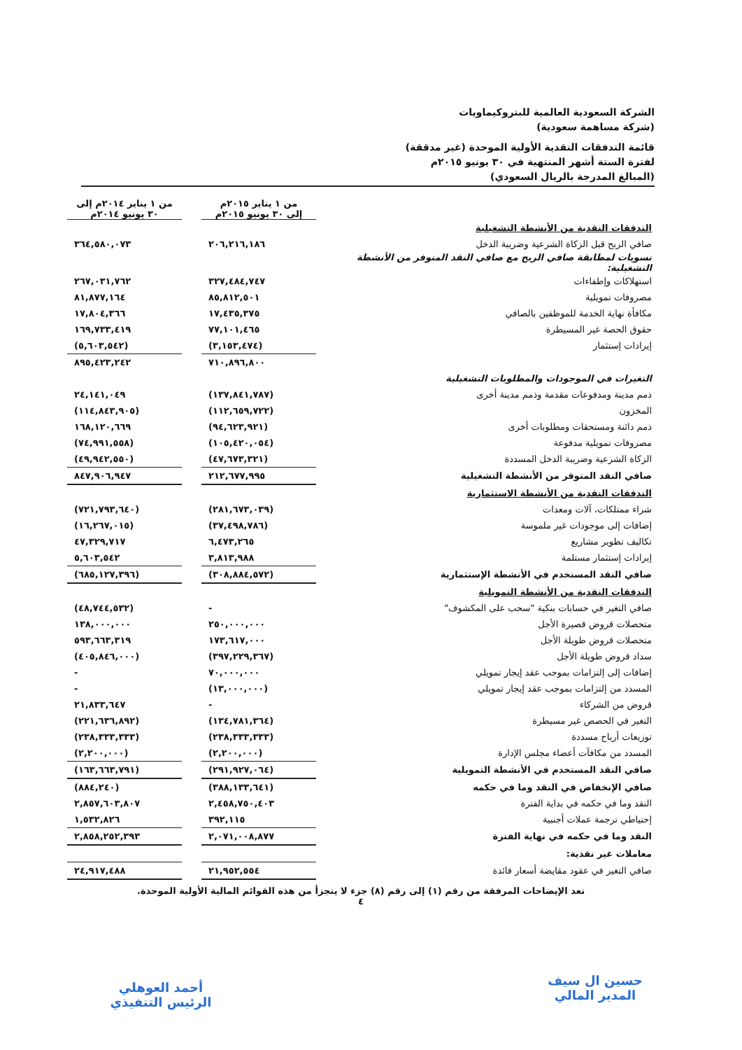الشركة السعودية العالمية للبتروكيماويات
(شركة مساهمة سعودية)
قائمة التدفقات النقدية الأولية الموحدة (غير مدققة)
لفترة الستة أشهر المنتهية في ٣٠ يونيو ٢٠١٥م
(المبالغ المدرجة بالريال السعودي)
| | من ١ يناير ٢٠١٥م إلى ٣٠ يونيو ٢٠١٥م | | من ١ يناير ٢٠١٤م إلى ٣٠ يونيو ٢٠١٤م |
| التدفقات النقدية من الأنشطة التشغيلية | | | |
| صافي الربح قبل الزكاة الشرعية وضريبة الدخل | ٢٠٦,٢١٦,١٨٦ | | ٣٦٤,٥٨٠,٠٧٣ |
| تسويات لمطابقة صافي الربح مع صافي النقد المتوفر من الأنشطة التشغيلية: | | | |
| استهلاكات وإطفاءات | ٣٢٧,٤٨٤,٧٤٧ | | ٢٦٧,٠٣١,٧٦٢ |
| مصروفات تمويلية | ٨٥,٨١٢,٥٠١ | | ٨١,٨٧٧,١٦٤ |
| مكافأة نهاية الخدمة للموظفين بالصافي | ١٧,٤٣٥,٣٧٥ | | ١٧,٨٠٤,٣٦٦ |
| حقوق الحصة غير المسيطرة | ٧٧,١٠١,٤٦٥ | | ١٦٩,٧٣٣,٤١٩ |
| إيرادات إستثمار | (٣,١٥٣,٤٧٤) | | (٥,٦٠٣,٥٤٢) |
| | ٧١٠,٨٩٦,٨٠٠ | | ٨٩٥,٤٢٣,٢٤٢ |
| التغيرات في الموجودات والمطلوبات التشغيلية | | | |
| ذمم مدينة ومدفوعات مقدمة وذمم مدينة أخرى | (١٣٧,٨٤١,٧٨٧) | | ٢٤,١٤١,٠٤٩ |
| المخزون | (١١٢,٦٥٩,٧٢٢) | | (١١٤,٨٤٣,٩٠٥) |
| ذمم دائنة ومستحقات ومطلوبات أخرى | (٩٤,٦٢٣,٩٢١) | | ١٦٨,١٢٠,٦٦٩ |
| مصروفات تمويلية مدفوعة | (١٠٥,٤٢٠,٠٥٤) | | (٧٤,٩٩١,٥٥٨) |
| الزكاة الشرعية وضريبة الدخل المسددة | (٤٧,٦٧٣,٣٢١) | | (٤٩,٩٤٢,٥٥٠) |
| صافي النقد المتوفر من الأنشطة التشغيلية | ٢١٢,٦٧٧,٩٩٥ | | ٨٤٧,٩٠٦,٩٤٧ |
| التدفقات النقدية من الأنشطة الاستثمارية | | | |
| شراء ممتلكات، آلات ومعدات | (٢٨١,٦٧٣,٠٣٩) | | (٧٢١,٧٩٣,٦٤٠) |
| إضافات إلى موجودات غير ملموسة | (٣٧,٤٩٨,٧٨٦) | | (١٦,٢٦٧,٠١٥) |
| تكاليف تطوير مشاريع | ٦,٤٧٣,٢٦٥ | | ٤٧,٣٢٩,٧١٧ |
| إيرادات إستثمار مستلمة | ٣,٨١٣,٩٨٨ | | ٥,٦٠٣,٥٤٢ |
| صافي النقد المستخدم في الأنشطة الإستثمارية | (٣٠٨,٨٨٤,٥٧٢) | | (٦٨٥,١٢٧,٣٩٦) |
| التدفقات النقدية من الأنشطة التمويلية | | | |
| صافي التغير في حسابات بنكية "سحب على المكشوف" | - | | (٤٨,٧٤٤,٥٣٢) |
| متحصلات قروض قصيرة الأجل | ٢٥٠,٠٠٠,٠٠٠ | | ١٣٨,٠٠٠,٠٠٠ |
| متحصلات قروض طويلة الأجل | ١٧٣,٦١٧,٠٠٠ | | ٥٩٣,٦٦٣,٣١٩ |
| سداد قروض طويلة الأجل | (٣٩٧,٢٢٩,٣٦٧) | | (٤٠٥,٨٤٦,٠٠٠) |
| إضافات إلى إلتزامات بموجب عقد إيجار تمويلي | ٧٠,٠٠٠,٠٠٠ | | - |
| المسدد من إلتزامات بموجب عقد إيجار تمويلي | (١٣,٠٠٠,٠٠٠) | | - |
| قروض من الشركاء | - | | ٢١,٨٣٣,٦٤٧ |
| التغير في الحصص غير مسيطرة | (١٣٤,٧٨١,٣٦٤) | | (٢٢١,٦٣٦,٨٩٢) |
| توزيعات أرباح مسددة | (٢٣٨,٣٣٣,٣٣٣) | | (٢٣٨,٣٣٣,٣٣٣) |
| المسدد من مكافآت أعضاء مجلس الإدارة | (٢,٢٠٠,٠٠٠) | | (٢,٢٠٠,٠٠٠) |
| صافي النقد المستخدم في الأنشطة التمويلية | (٢٩١,٩٢٧,٠٦٤) | | (١٦٣,٦٦٣,٧٩١) |
| صافي الإنخفاض في النقد وما في حكمه | (٣٨٨,١٣٣,٦٤١) | | (٨٨٤,٢٤٠) |
| النقد وما في حكمه في بداية الفترة | ٢,٤٥٨,٧٥٠,٤٠٣ | | ٢,٨٥٧,٦٠٣,٨٠٧ |
| إحتياطي ترجمة عملات أجنبية | ٣٩٢,١١٥ | | ١,٥٣٢,٨٢٦ |
| النقد وما في حكمه في نهاية الفترة | ٢,٠٧١,٠٠٨,٨٧٧ | | ٢,٨٥٨,٢٥٢,٣٩٣ |
| معاملات غير نقدية: | | | |
| صافي التغير في عقود مقايضة أسعار فائدة | ٢١,٩٥٢,٥٥٤ | | ٢٤,٩١٧,٤٨٨ |
تعد الإيضاحات المرفقة من رقم (١) إلى رقم (٨) جزء لا يتجزأ من هذه القوائم المالية الأولية الموحدة.
٤
حسين ال سيف
المدير المالي
أحمد العوهلي
الرئيس التنفيذي